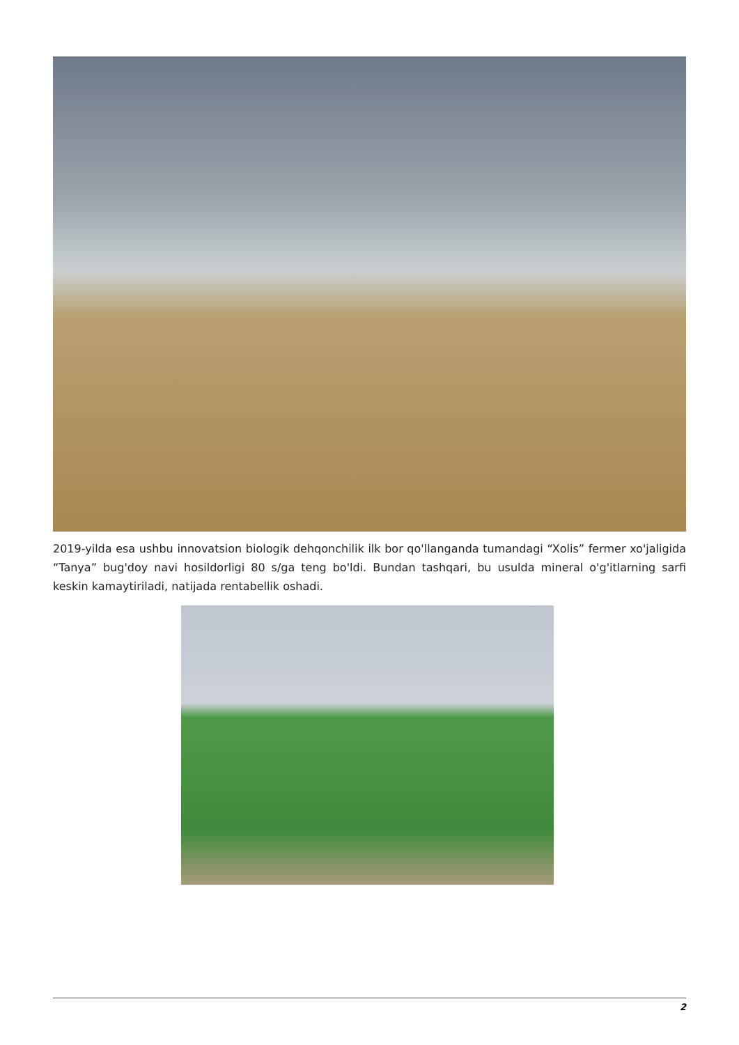2019-yilda esa ushbu innovatsion biologik dehqonchilik ilk bor qo'llanganda tumandagi “Xolis” fermer xo'jaligida “Tanya” bug'doy navi hosildorligi 80 s/ga teng bo'ldi. Bundan tashqari, bu usulda mineral o'g'itlarning sarfi keskin kamaytiriladi, natijada rentabellik oshadi.
2